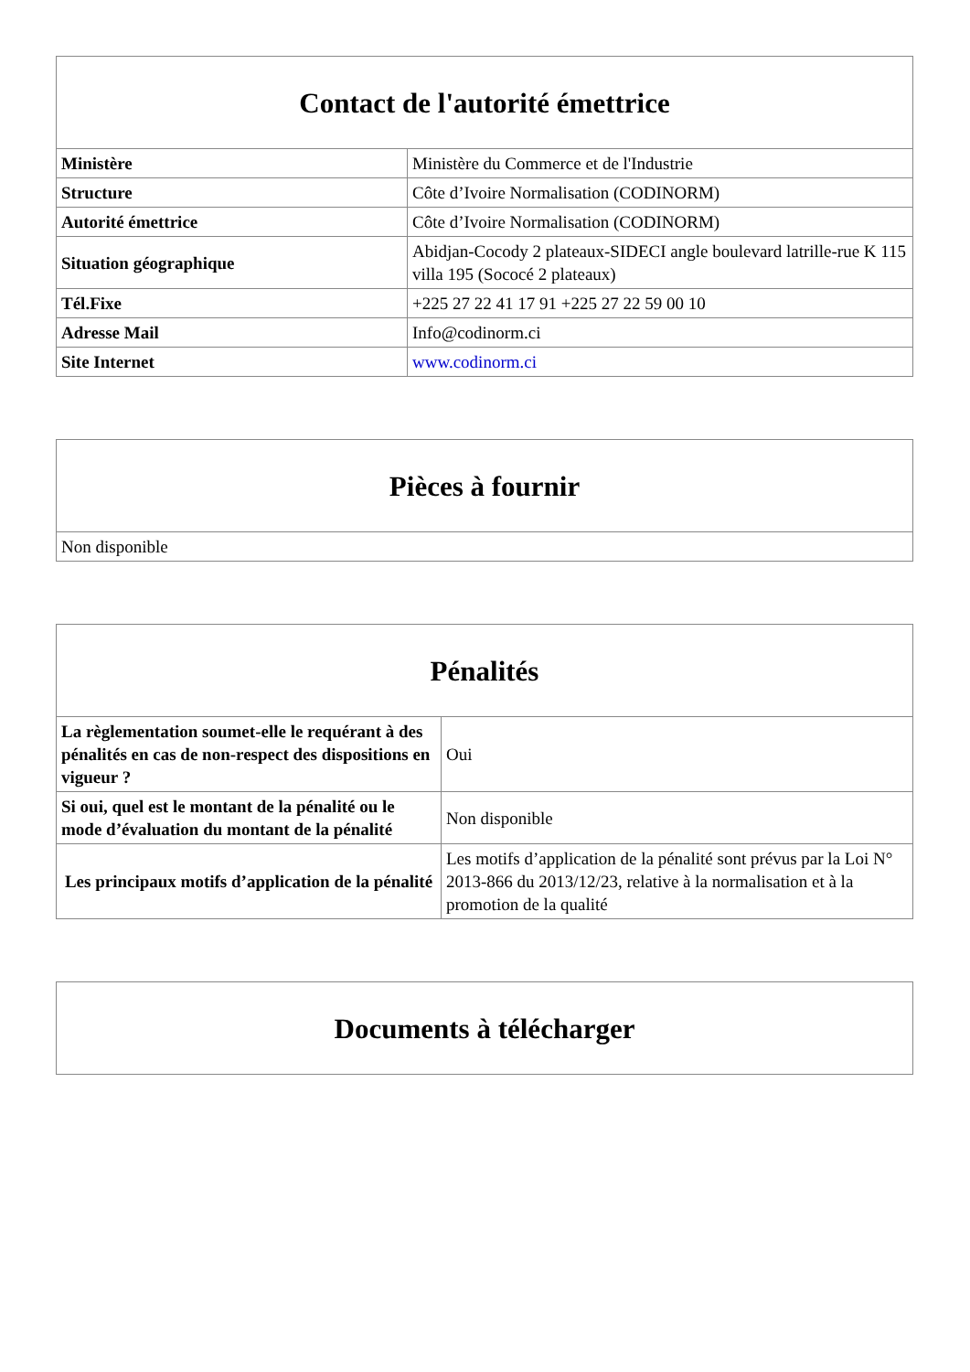| Contact de l'autorité émettrice | |
| --- | --- |
| Ministère | Ministère du Commerce et de l'Industrie |
| Structure | Côte d’Ivoire Normalisation (CODINORM) |
| Autorité émettrice | Côte d’Ivoire Normalisation (CODINORM) |
| Situation géographique | Abidjan-Cocody 2 plateaux-SIDECI angle boulevard latrille-rue K 115 villa 195 (Sococé 2 plateaux) |
| Tél.Fixe | +225 27 22 41 17 91 +225 27 22 59 00 10 |
| Adresse Mail | Info@codinorm.ci |
| Site Internet | www.codinorm.ci |
| Pièces à fournir |
| --- |
| Non disponible |
| Pénalités | |
| --- | --- |
| La règlementation soumet-elle le requérant à des pénalités en cas de non-respect des dispositions en vigueur ? | Oui |
| Si oui, quel est le montant de la pénalité ou le mode d’évaluation du montant de la pénalité | Non disponible |
| Les principaux motifs d’application de la pénalité | Les motifs d’application de la pénalité sont prévus par la Loi N° 2013-866 du 2013/12/23, relative à la normalisation et à la promotion de la qualité |
| Documents à télécharger |
| --- |